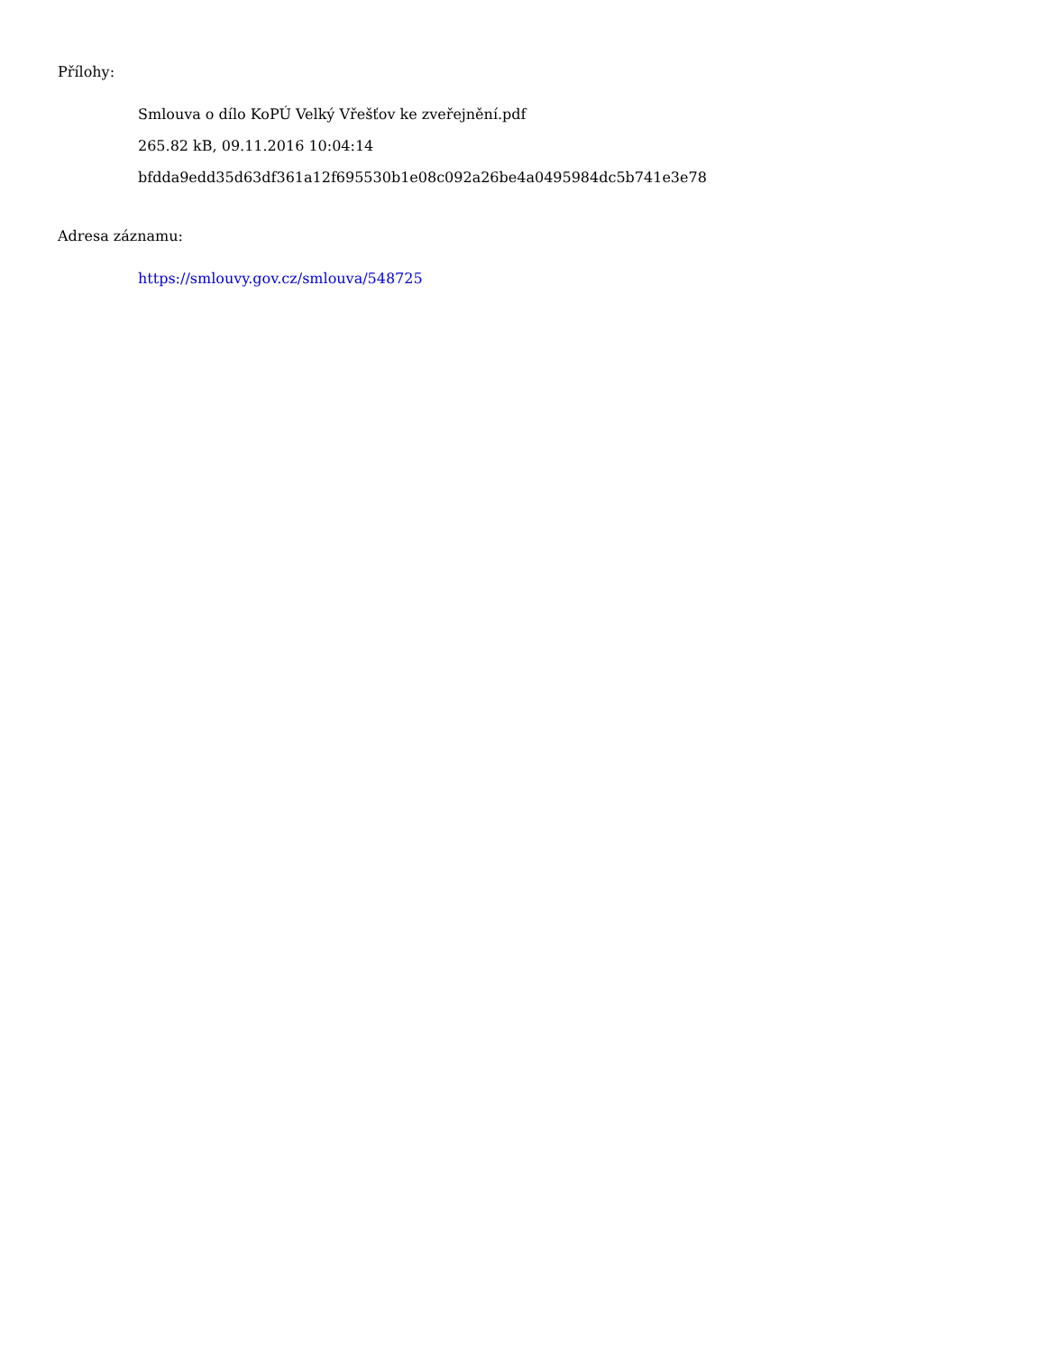Přílohy:
Smlouva o dílo KoPÚ Velký Vřešťov ke zveřejnění.pdf
265.82 kB, 09.11.2016 10:04:14
bfdda9edd35d63df361a12f695530b1e08c092a26be4a0495984dc5b741e3e78
Adresa záznamu:
https://smlouvy.gov.cz/smlouva/548725